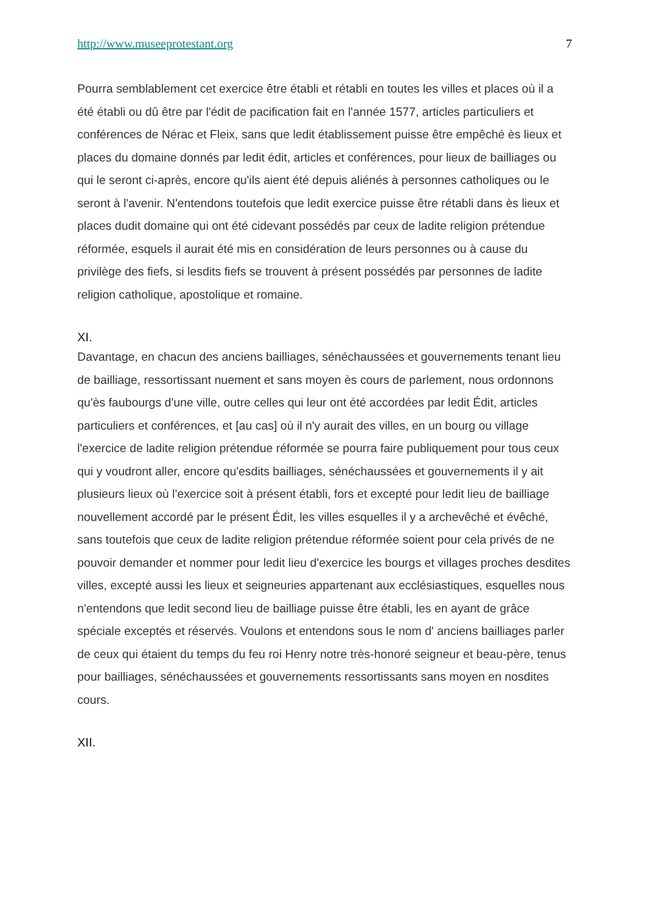http://www.museeprotestant.org 7
Pourra semblablement cet exercice être établi et rétabli en toutes les villes et places où il a été établi ou dû être par l'édit de pacification fait en l'année 1577, articles particuliers et conférences de Nérac et Fleix, sans que ledit établissement puisse être empêché ès lieux et places du domaine donnés par ledit édit, articles et conférences, pour lieux de bailliages ou qui le seront ci-après, encore qu'ils aient été depuis aliénés à personnes catholiques ou le seront à l'avenir. N'entendons toutefois que ledit exercice puisse être rétabli dans ès lieux et places dudit domaine qui ont été cidevant possédés par ceux de ladite religion prétendue réformée, esquels il aurait été mis en considération de leurs personnes ou à cause du privilège des fiefs, si lesdits fiefs se trouvent à présent possédés par personnes de ladite religion catholique, apostolique et romaine.
XI.
Davantage, en chacun des anciens bailliages, sénéchaussées et gouvernements tenant lieu de bailliage, ressortissant nuement et sans moyen ès cours de parlement, nous ordonnons qu'ès faubourgs d'une ville, outre celles qui leur ont été accordées par ledit Édit, articles particuliers et conférences, et [au cas] où il n'y aurait des villes, en un bourg ou village l'exercice de ladite religion prétendue réformée se pourra faire publiquement pour tous ceux qui y voudront aller, encore qu'esdits bailliages, sénéchaussées et gouvernements il y ait plusieurs lieux où l'exercice soit à présent établi, fors et excepté pour ledit lieu de bailliage nouvellement accordé par le présent Édit, les villes esquelles il y a archevêché et évêché, sans toutefois que ceux de ladite religion prétendue réformée soient pour cela privés de ne pouvoir demander et nommer pour ledit lieu d'exercice les bourgs et villages proches desdites villes, excepté aussi les lieux et seigneuries appartenant aux ecclésiastiques, esquelles nous n'entendons que ledit second lieu de bailliage puisse être établi, les en ayant de grâce spéciale exceptés et réservés. Voulons et entendons sous le nom d' anciens bailliages parler de ceux qui étaient du temps du feu roi Henry notre très-honoré seigneur et beau-père, tenus pour bailliages, sénéchaussées et gouvernements ressortissants sans moyen en nosdites cours.
XII.